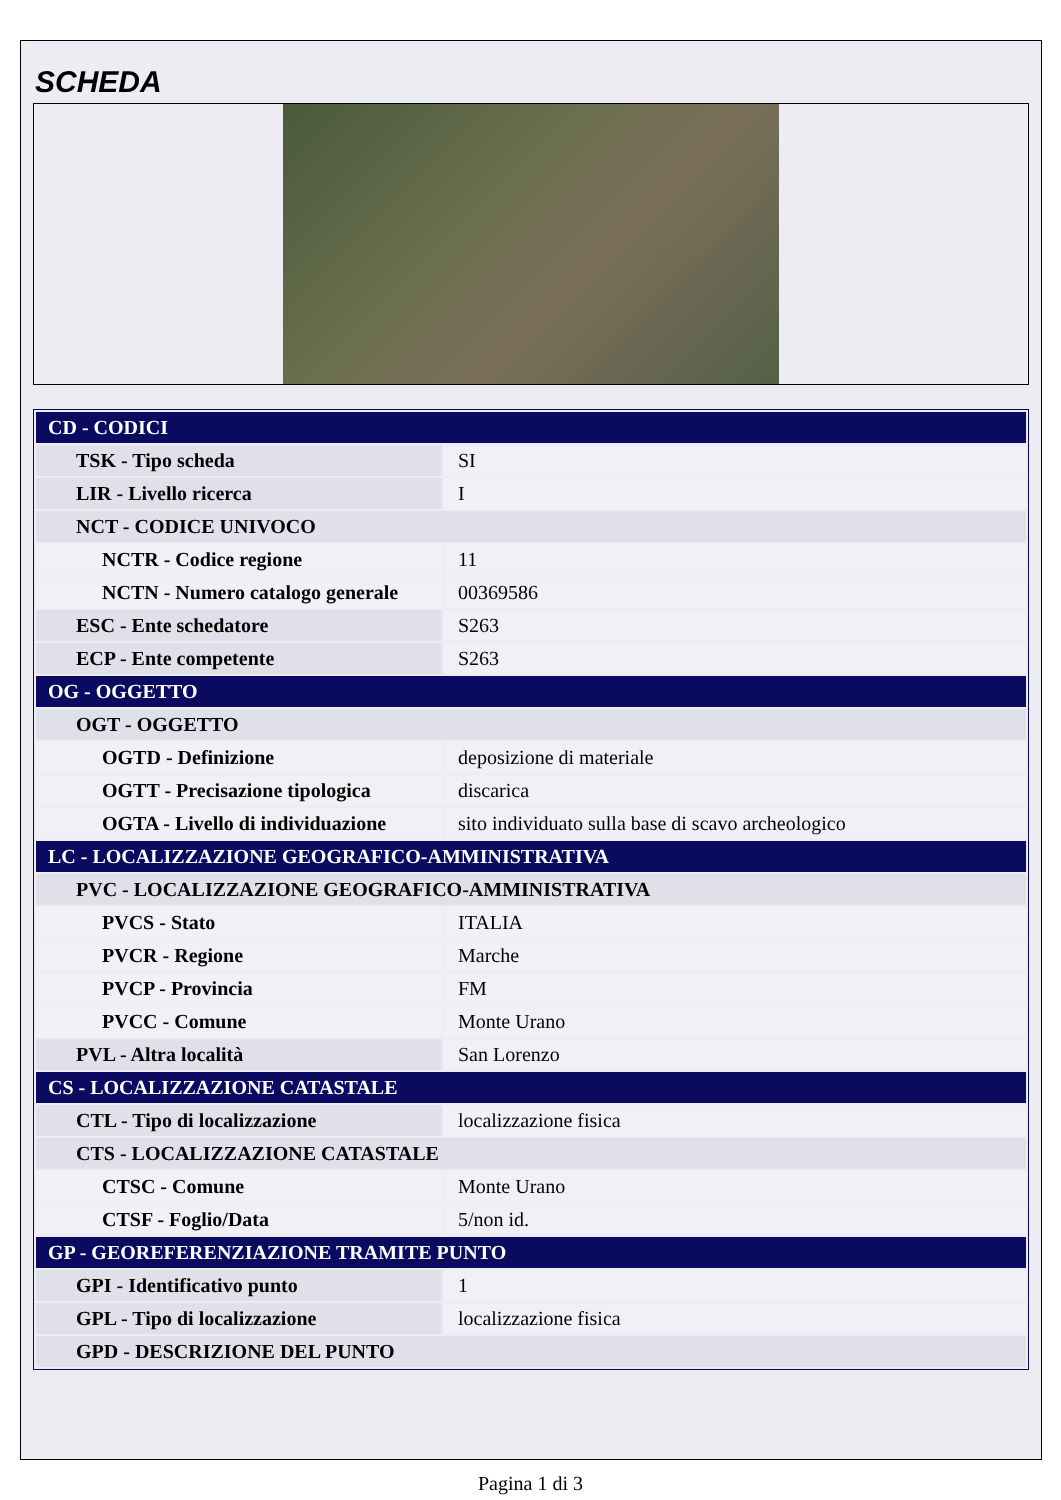SCHEDA
| CD - CODICI | |
| TSK - Tipo scheda | SI |
| LIR - Livello ricerca | I |
| NCT - CODICE UNIVOCO | |
| NCTR - Codice regione | 11 |
| NCTN - Numero catalogo generale | 00369586 |
| ESC - Ente schedatore | S263 |
| ECP - Ente competente | S263 |
| OG - OGGETTO | |
| OGT - OGGETTO | |
| OGTD - Definizione | deposizione di materiale |
| OGTT - Precisazione tipologica | discarica |
| OGTA - Livello di individuazione | sito individuato sulla base di scavo archeologico |
| LC - LOCALIZZAZIONE GEOGRAFICO-AMMINISTRATIVA | |
| PVC - LOCALIZZAZIONE GEOGRAFICO-AMMINISTRATIVA | |
| PVCS - Stato | ITALIA |
| PVCR - Regione | Marche |
| PVCP - Provincia | FM |
| PVCC - Comune | Monte Urano |
| PVL - Altra località | San Lorenzo |
| CS - LOCALIZZAZIONE CATASTALE | |
| CTL - Tipo di localizzazione | localizzazione fisica |
| CTS - LOCALIZZAZIONE CATASTALE | |
| CTSC - Comune | Monte Urano |
| CTSF - Foglio/Data | 5/non id. |
| GP - GEOREFERENZIAZIONE TRAMITE PUNTO | |
| GPI - Identificativo punto | 1 |
| GPL - Tipo di localizzazione | localizzazione fisica |
| GPD - DESCRIZIONE DEL PUNTO | |
Pagina 1 di 3